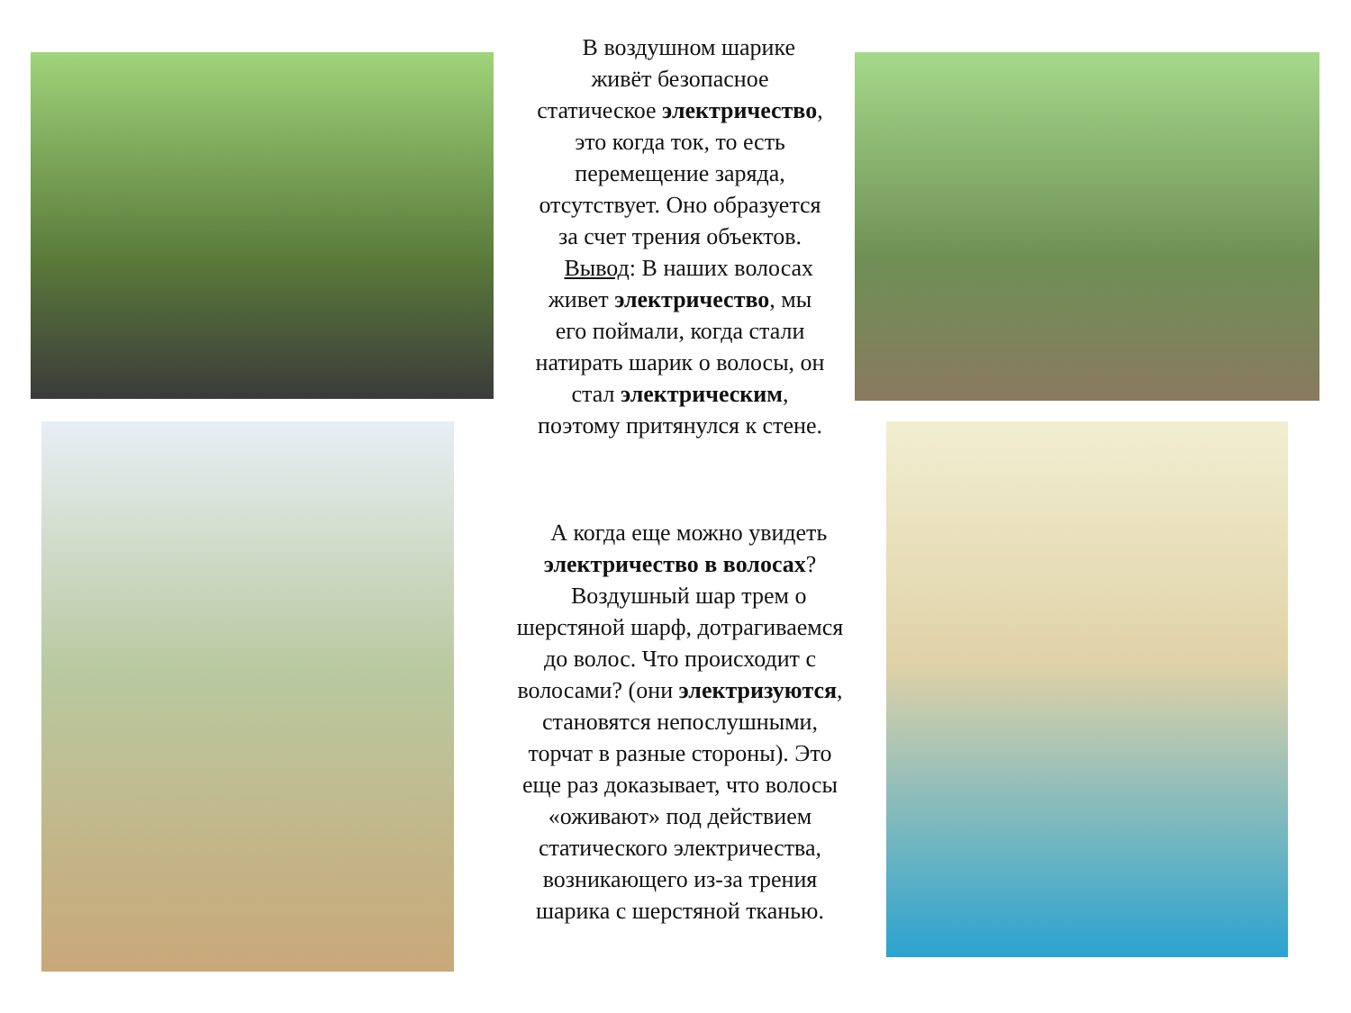В воздушном шарике
живёт безопасное
статическое электричество,
это когда ток, то есть
перемещение заряда,
отсутствует. Оно образуется
за счет трения объектов.
Вывод: В наших волосах
живет электричество, мы
его поймали, когда стали
натирать шарик о волосы, он
стал электрическим,
поэтому притянулся к стене.
А когда еще можно увидеть
электричество в волосах?
Воздушный шар трем о
шерстяной шарф, дотрагиваемся
до волос. Что происходит с
волосами? (они электризуются,
становятся непослушными,
торчат в разные стороны). Это
еще раз доказывает, что волосы
«оживают» под действием
статического электричества,
возникающего из-за трения
шарика с шерстяной тканью.